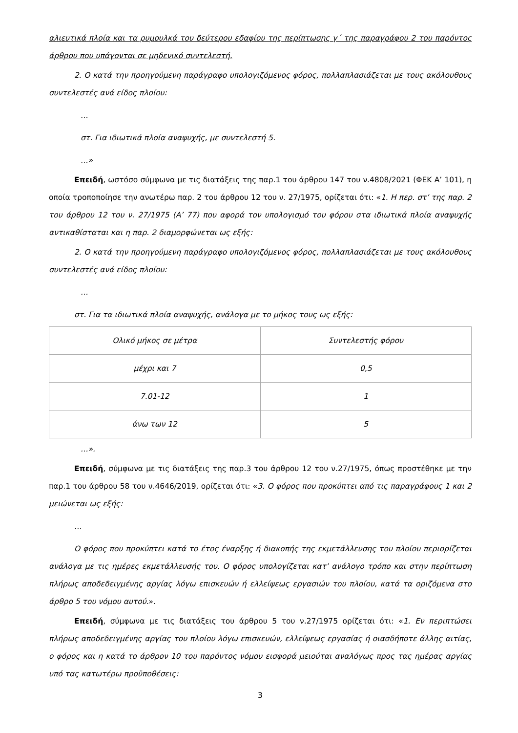αλιευτικά πλοία και τα ρυμουλκά του δεύτερου εδαφίου της περίπτωσης γ΄ της παραγράφου 2 του παρόντος άρθρου που υπάγονται σε μηδενικό συντελεστή.
2. Ο κατά την προηγούμενη παράγραφο υπολογιζόμενος φόρος, πολλαπλασιάζεται με τους ακόλουθους συντελεστές ανά είδος πλοίου:
…
στ. Για ιδιωτικά πλοία αναψυχής, με συντελεστή 5.
…»
Επειδή, ωστόσο σύμφωνα με τις διατάξεις της παρ.1 του άρθρου 147 του ν.4808/2021 (ΦΕΚ Α’ 101), η οποία τροποποίησε την ανωτέρω παρ. 2 του άρθρου 12 του ν. 27/1975, ορίζεται ότι: «1. Η περ. στ’ της παρ. 2 του άρθρου 12 του ν. 27/1975 (Α’ 77) που αφορά τον υπολογισμό του φόρου στα ιδιωτικά πλοία αναψυχής αντικαθίσταται και η παρ. 2 διαμορφώνεται ως εξής:
2. Ο κατά την προηγούμενη παράγραφο υπολογιζόμενος φόρος, πολλαπλασιάζεται με τους ακόλουθους συντελεστές ανά είδος πλοίου:
…
στ. Για τα ιδιωτικά πλοία αναψυχής, ανάλογα με το μήκος τους ως εξής:
| Ολικό μήκος σε μέτρα | Συντελεστής φόρου |
| μέχρι και 7 | 0,5 |
| 7.01-12 | 1 |
| άνω των 12 | 5 |
…».
Επειδή, σύμφωνα με τις διατάξεις της παρ.3 του άρθρου 12 του ν.27/1975, όπως προστέθηκε με την παρ.1 του άρθρου 58 του ν.4646/2019, ορίζεται ότι: «3. Ο φόρος που προκύπτει από τις παραγράφους 1 και 2 μειώνεται ως εξής:
…
Ο φόρος που προκύπτει κατά το έτος έναρξης ή διακοπής της εκμετάλλευσης του πλοίου περιορίζεται ανάλογα με τις ημέρες εκμετάλλευσής του. Ο φόρος υπολογίζεται κατ’ ανάλογο τρόπο και στην περίπτωση πλήρως αποδεδειγμένης αργίας λόγω επισκευών ή ελλείψεως εργασιών του πλοίου, κατά τα οριζόμενα στο άρθρο 5 του νόμου αυτού.».
Επειδή, σύμφωνα με τις διατάξεις του άρθρου 5 του ν.27/1975 ορίζεται ότι: «1. Εν περιπτώσει πλήρως αποδεδειγμένης αργίας του πλοίου λόγω επισκευών, ελλείψεως εργασίας ή οιασδήποτε άλλης αιτίας, ο φόρος και η κατά το άρθρον 10 του παρόντος νόμου εισφορά μειούται αναλόγως προς τας ημέρας αργίας υπό τας κατωτέρω προϋποθέσεις:
3